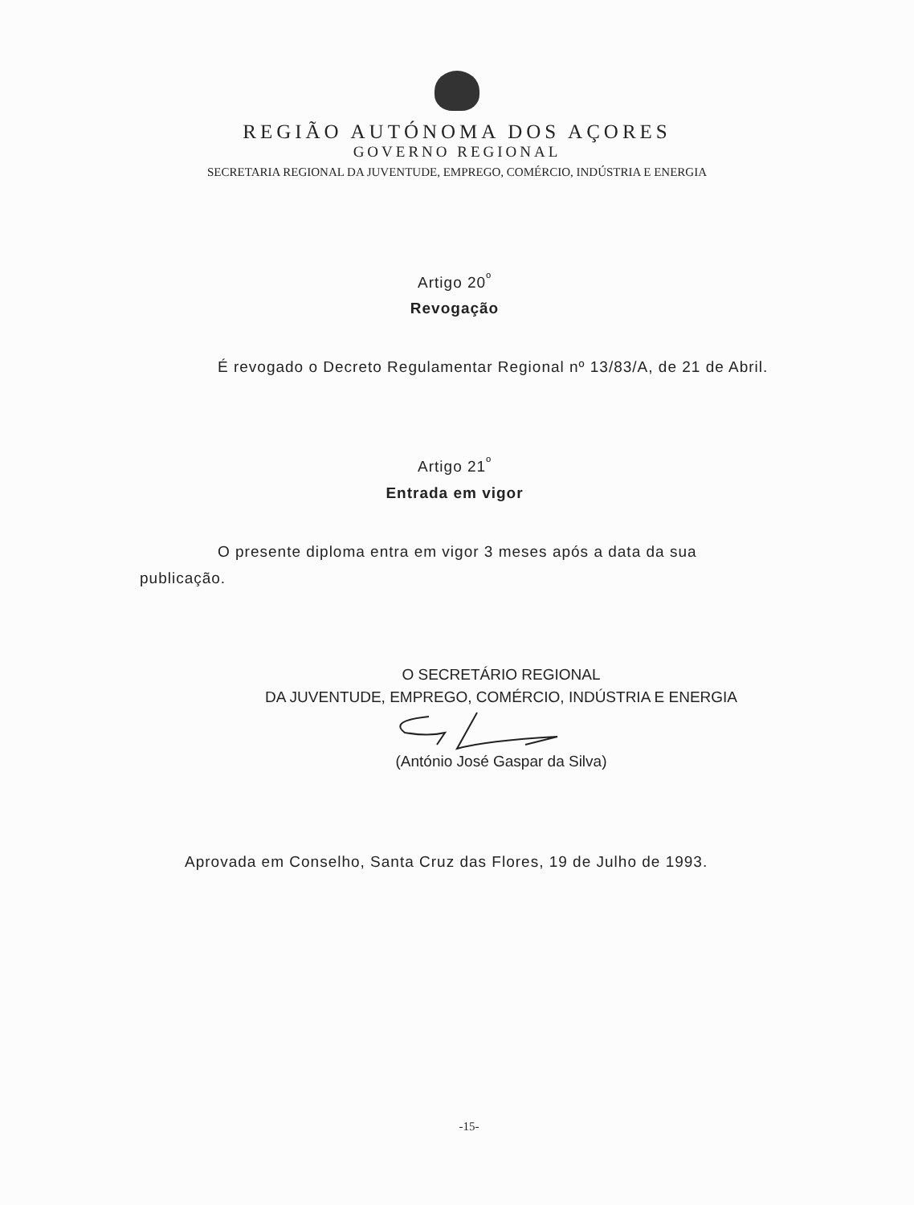REGIÃO AUTÓNOMA DOS AÇORES
GOVERNO REGIONAL
SECRETARIA REGIONAL DA JUVENTUDE, EMPREGO, COMÉRCIO, INDÚSTRIA E ENERGIA
Artigo 20<sup>º</sup>
Revogação
É revogado o Decreto Regulamentar Regional nº 13/83/A, de 21 de Abril.
Artigo 21<sup>º</sup>
Entrada em vigor
O presente diploma entra em vigor 3 meses após a data da sua publicação.
O SECRETÁRIO REGIONAL
DA JUVENTUDE, EMPREGO, COMÉRCIO, INDÚSTRIA E ENERGIA
(António José Gaspar da Silva)
Aprovada em Conselho, Santa Cruz das Flores, 19 de Julho de 1993.
-15-